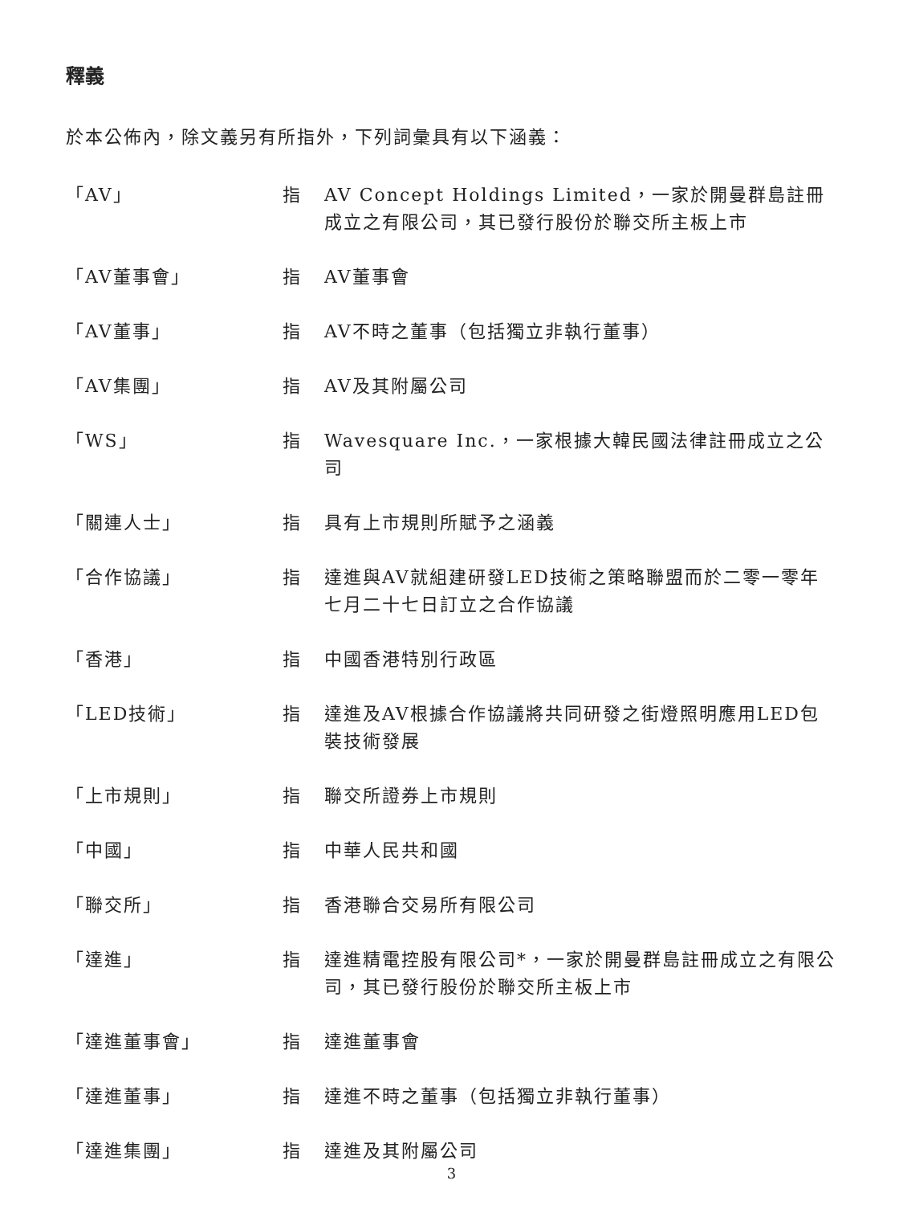釋義
於本公佈內，除文義另有所指外，下列詞彙具有以下涵義：
| 「AV」 | 指 | AV Concept Holdings Limited，一家於開曼群島註冊成立之有限公司，其已發行股份於聯交所主板上市 |
| 「AV董事會」 | 指 | AV董事會 |
| 「AV董事」 | 指 | AV不時之董事（包括獨立非執行董事） |
| 「AV集團」 | 指 | AV及其附屬公司 |
| 「WS」 | 指 | Wavesquare Inc.，一家根據大韓民國法律註冊成立之公司 |
| 「關連人士」 | 指 | 具有上市規則所賦予之涵義 |
| 「合作協議」 | 指 | 達進與AV就組建研發LED技術之策略聯盟而於二零一零年七月二十七日訂立之合作協議 |
| 「香港」 | 指 | 中國香港特別行政區 |
| 「LED技術」 | 指 | 達進及AV根據合作協議將共同研發之街燈照明應用LED包裝技術發展 |
| 「上市規則」 | 指 | 聯交所證券上市規則 |
| 「中國」 | 指 | 中華人民共和國 |
| 「聯交所」 | 指 | 香港聯合交易所有限公司 |
| 「達進」 | 指 | 達進精電控股有限公司*，一家於開曼群島註冊成立之有限公司，其已發行股份於聯交所主板上市 |
| 「達進董事會」 | 指 | 達進董事會 |
| 「達進董事」 | 指 | 達進不時之董事（包括獨立非執行董事） |
| 「達進集團」 | 指 | 達進及其附屬公司 |
3